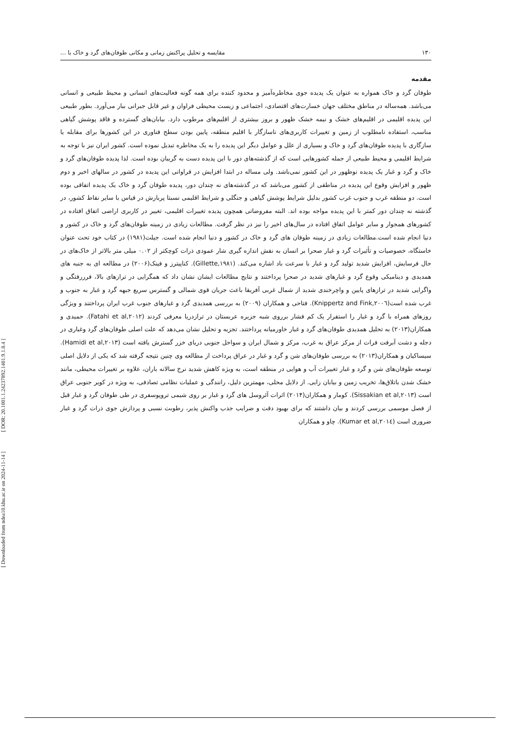[ DOR: 20.1001.1.24237892.1401.9.1.8.4 ]
[ Downloaded from ndea10.khu.ac.ir on 2024-11-14 ]
۱۳۰ مقایسه و تحلیل پراکنش زمانی و مکانی طوفان‌های گرد و خاک با ...
مقدمه
طوفان گرد و خاک همواره به عنوان یک پدیده جوی مخاطره‌آمیز و محدود کننده برای همه گونه فعالیت‌های انسانی و محیط طبیعی و انسانی می‌باشد. همه‌ساله در مناطق مختلف جهان خسارت‌های اقتصادی، اجتماعی و زیست محیطی فراوان و غیر قابل جبرانی ببار می‌آورد. بطور طبیعی این پدیده اقلیمی در اقلیم‌های خشک و نیمه خشک ظهور و بروز بیشتری از اقلیم‌های مرطوب دارد. بیابان‌های گسترده و فاقد پوشش گیاهی مناسب، استفاده نامطلوب از زمین و تغییرات کاربری‌های ناسازگار با اقلیم منطقه، پایین بودن سطح فناوری در این کشورها برای مقابله یا سازگاری با پدیده طوفان‌های گرد و خاک و بسیاری از علل و عوامل دیگر این پدیده را به یک مخاطره تبدیل نموده است. کشور ایران نیز با توجه به شرایط اقلیمی و محیط طبیعی از جمله کشورهایی است که از گذشته‌های دور با این پدیده دست به گریبان بوده است. لذا پدیده طوفان‌های گرد و خاک و گرد و غبار یک پدیده نوظهور در این کشور نمی‌باشد. ولی مساله در ابتدا افزایش در فراوانی این پدیده در کشور در سالهای اخیر و دوم ظهور و افزایش وقوع این پدیده در مناطقی از کشور می‌باشد که در گذشته‌های نه چندان دور، پدیده طوفان گرد و خاک یک پدیده اتفاقی بوده است. دو منطقه غرب و جنوب غرب کشور بدلیل شرایط پوشش گیاهی و جنگلی و شرایط اقلیمی نسبتا پربارش در قیاس با سایر نقاط کشور، در گذشته نه چندان دور کمتر با این پدیده مواجه بوده اند. البته مفروضاتی همچون پدیده تغییرات اقلیمی، تغییر در کاربری اراضی اتفاق افتاده در کشورهای همجوار و سایر عوامل اتفاق افتاده در سال‌های اخیر را نیز در نظر گرفت. مطالعات زیادی در زمینه طوفان‌های گرد و خاک در کشور و دنیا انجام شده است.مطالعات زیادی در زمینه طوفان های گرد و خاک در کشور و دنیا انجام شده است. جیلت(۱۹۸۱) در کتاب خود تحت عنوان خاستگاه، خصوصیات و تأثیرات گرد و غبار صحرا بر انسان به نقش اندازه گیری شار عمودی ذرات کوچکتر از ۰.۰۲ میلی متر بالاتر از خاک‌های در حال فرسایش، افزایش شدید تولید گرد و غبار با سرعت باد اشاره می‌کند. (Gillette,۱۹۸۱). کناپیترز و فینک(۲۰۰۶) در مطالعه ای به جنبه های همدیدی و دینامیکی وقوع گرد و غبارهای شدید در صحرا پرداختند و نتایج مطالعات ایشان نشان داد که همگرایی در ترازهای بالا، فرررفتگی و واگرایی شدید در ترازهای پایین و واچرخندی شدید از شمال غربی آفریقا باعث جریان قوی شمالی و گسترس سریع جبهه گرد و غبار به جنوب و غرب شده است(Knippertz and Fink,۲۰۰٦). فتاحی و همکاران (۲۰۰۹) به بررسی همدیدی گرد و غبارهای جنوب غرب ایران پرداختند و ویژگی روزهای همراه با گرد و غبار را استقرار یک کم فشار برروی شبه جزیره عربستان در ترازدریا معرفی کردند (Fatahi et al,۲۰۱۲). حمیدی و همکاران(۲۰۱۳) به تحلیل همدیدی طوفان‌های گرد و غبار خاورمیانه پرداختند. تجزیه و تحلیل نشان می‌دهد که علت اصلی طوفان‌های گرد وغباری در دجله و دشت آبرفت فرات از مرکز عراق به غرب، مرکز و شمال ایران و سواحل جنوبی دریای خزر گسترش یافته است (Hamidi et al,۲۰۱۳). سیساکیان و همکاران(۲۰۱۳) به بررسی طوفان‌های شن و گرد و غبار در عراق پرداخت از مطالعه وی چنین نتیجه گرفته شد که یکی از دلایل اصلی توسعه طوفان‌های شن و گرد و غبار تغییرات آب و هوایی در منطقه است، به ویژه کاهش شدید نرخ سالانه باران، علاوه بر تغییرات محیطی، مانند خشک شدن باتلاق‌ها، تخریب زمین و بیابان زایی. از دلایل محلی، مهمترین دلیل، رانندگی و عملیات نظامی تصادفی، به ویژه در کویر جنوبی عراق است (Sissakian et al,۲۰۱۳). کومار و همکاران(۲۰۱۴) اثرات آئروسل های گرد و غبار بر روی شیمی تروپوسفری در طی طوفان گرد و غبار قبل از فصل موسمی بررسی کردند و بیان داشتند که برای بهبود دقت و ضرایب جذب واکنش پذیر، رطوبت نسبی و پردازش جوی ذرات گرد و غبار ضروری است (Kumar et al,۲۰۱٤). چاو و همکاران